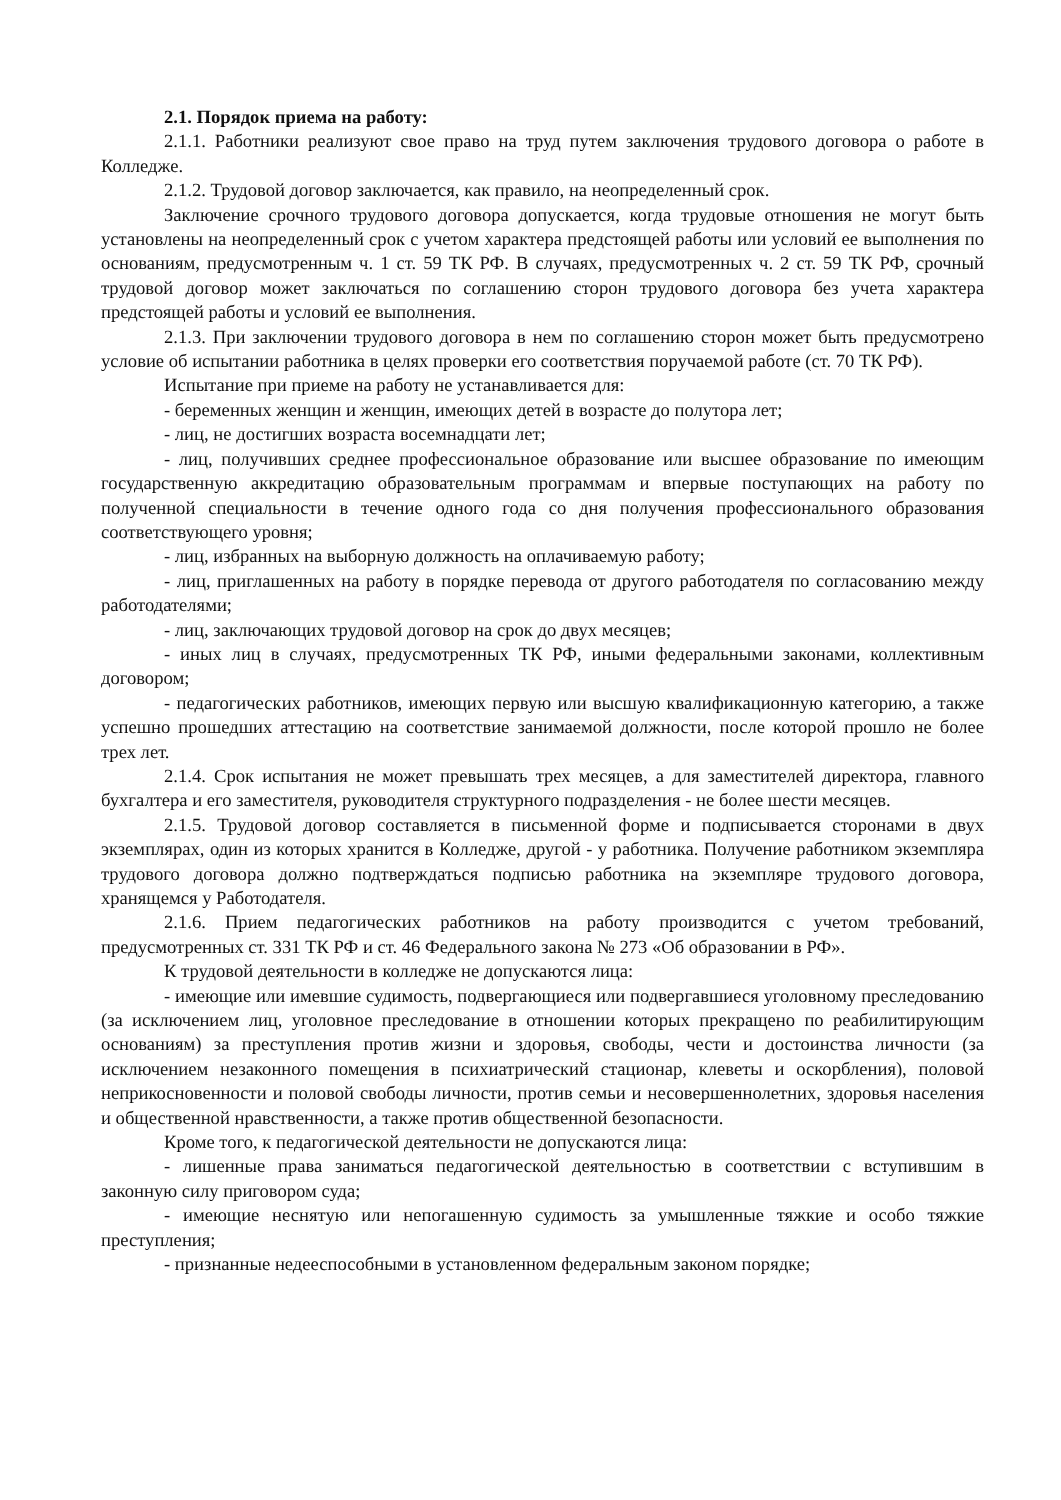2.1. Порядок приема на работу:
2.1.1. Работники реализуют свое право на труд путем заключения трудового договора о работе в Колледже.
2.1.2. Трудовой договор заключается, как правило, на неопределенный срок.
Заключение срочного трудового договора допускается, когда трудовые отношения не могут быть установлены на неопределенный срок с учетом характера предстоящей работы или условий ее выполнения по основаниям, предусмотренным ч. 1 ст. 59 ТК РФ. В случаях, предусмотренных ч. 2 ст. 59 ТК РФ, срочный трудовой договор может заключаться по соглашению сторон трудового договора без учета характера предстоящей работы и условий ее выполнения.
2.1.3. При заключении трудового договора в нем по соглашению сторон может быть предусмотрено условие об испытании работника в целях проверки его соответствия поручаемой работе (ст. 70 ТК РФ).
Испытание при приеме на работу не устанавливается для:
- беременных женщин и женщин, имеющих детей в возрасте до полутора лет;
- лиц, не достигших возраста восемнадцати лет;
- лиц, получивших среднее профессиональное образование или высшее образование по имеющим государственную аккредитацию образовательным программам и впервые поступающих на работу по полученной специальности в течение одного года со дня получения профессионального образования соответствующего уровня;
- лиц, избранных на выборную должность на оплачиваемую работу;
- лиц, приглашенных на работу в порядке перевода от другого работодателя по согласованию между работодателями;
- лиц, заключающих трудовой договор на срок до двух месяцев;
- иных лиц в случаях, предусмотренных ТК РФ, иными федеральными законами, коллективным договором;
- педагогических работников, имеющих первую или высшую квалификационную категорию, а также успешно прошедших аттестацию на соответствие занимаемой должности, после которой прошло не более трех лет.
2.1.4. Срок испытания не может превышать трех месяцев, а для заместителей директора, главного бухгалтера и его заместителя, руководителя структурного подразделения - не более шести месяцев.
2.1.5. Трудовой договор составляется в письменной форме и подписывается сторонами в двух экземплярах, один из которых хранится в Колледже, другой - у работника. Получение работником экземпляра трудового договора должно подтверждаться подписью работника на экземпляре трудового договора, хранящемся у Работодателя.
2.1.6. Прием педагогических работников на работу производится с учетом требований, предусмотренных ст. 331 ТК РФ и ст. 46 Федерального закона № 273 «Об образовании в РФ».
К трудовой деятельности в колледже не допускаются лица:
- имеющие или имевшие судимость, подвергающиеся или подвергавшиеся уголовному преследованию (за исключением лиц, уголовное преследование в отношении которых прекращено по реабилитирующим основаниям) за преступления против жизни и здоровья, свободы, чести и достоинства личности (за исключением незаконного помещения в психиатрический стационар, клеветы и оскорбления), половой неприкосновенности и половой свободы личности, против семьи и несовершеннолетних, здоровья населения и общественной нравственности, а также против общественной безопасности.
Кроме того, к педагогической деятельности не допускаются лица:
- лишенные права заниматься педагогической деятельностью в соответствии с вступившим в законную силу приговором суда;
- имеющие неснятую или непогашенную судимость за умышленные тяжкие и особо тяжкие преступления;
- признанные недееспособными в установленном федеральным законом порядке;